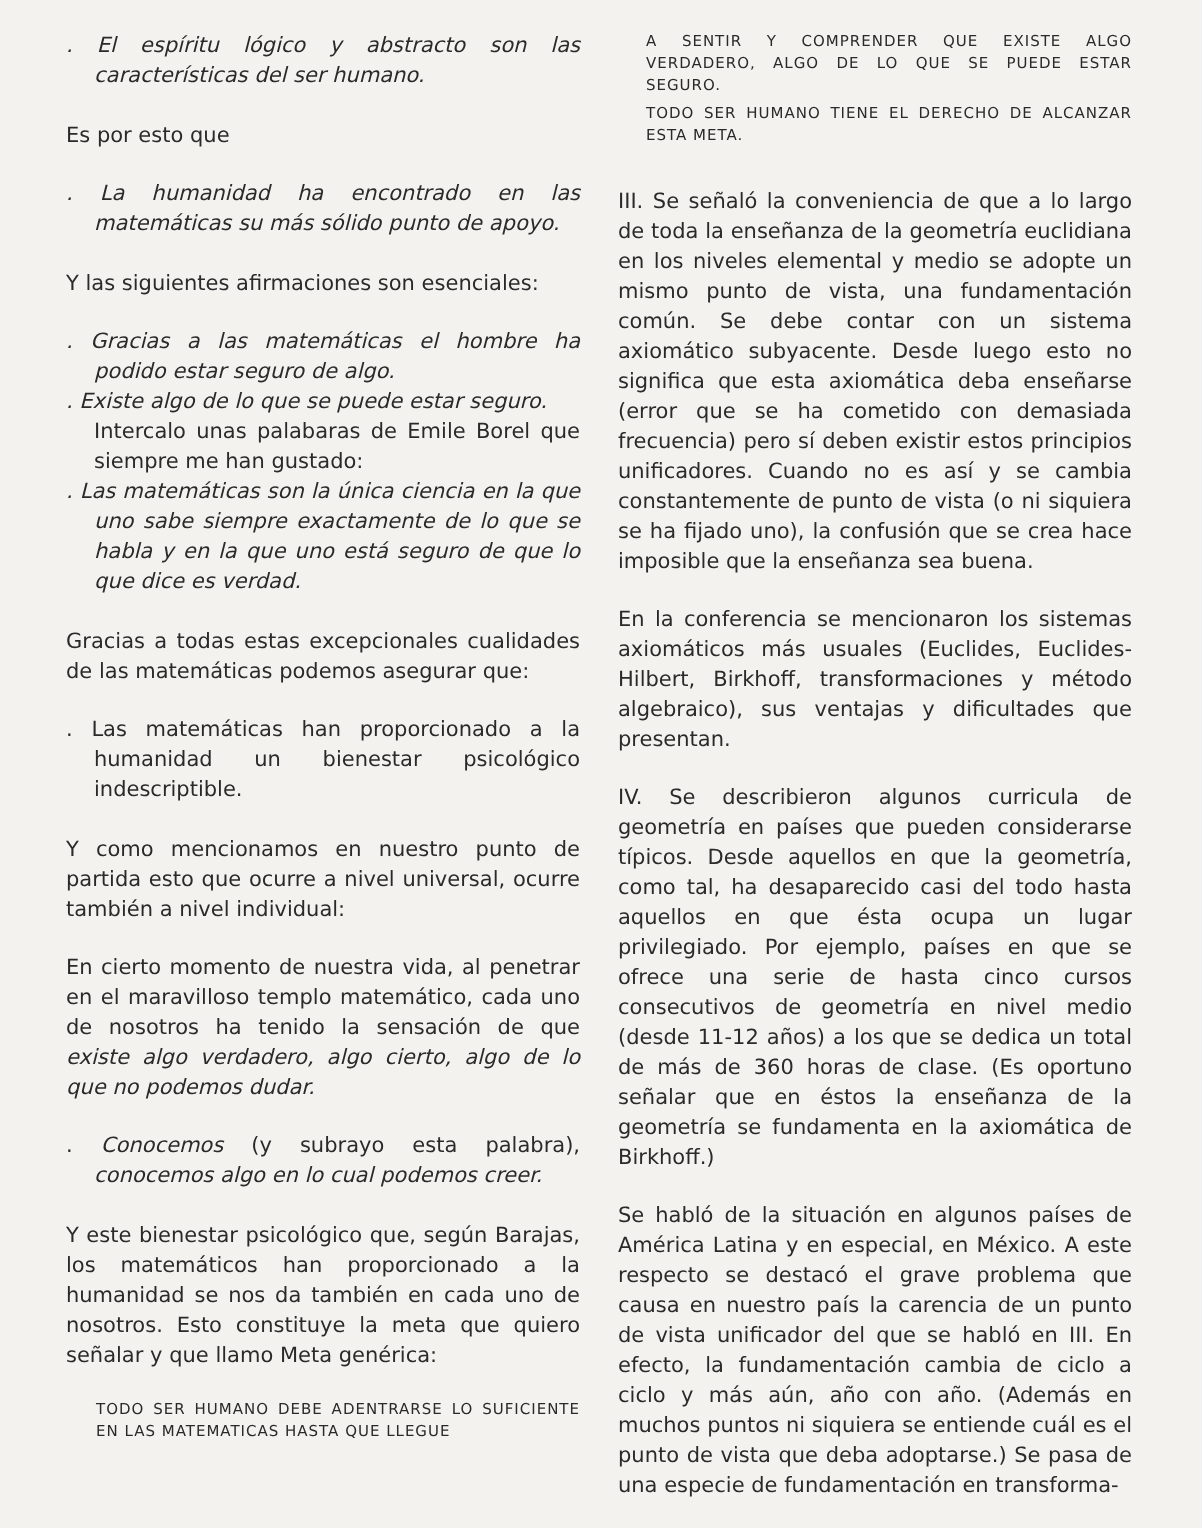. El espíritu lógico y abstracto son las características del ser humano.
Es por esto que
. La humanidad ha encontrado en las matemáticas su más sólido punto de apoyo.
Y las siguientes afirmaciones son esenciales:
. Gracias a las matemáticas el hombre ha podido estar seguro de algo.
. Existe algo de lo que se puede estar seguro.
Intercalo unas palabaras de Emile Borel que siempre me han gustado:
. Las matemáticas son la única ciencia en la que uno sabe siempre exactamente de lo que se habla y en la que uno está seguro de que lo que dice es verdad.
Gracias a todas estas excepcionales cualidades de las matemáticas podemos asegurar que:
. Las matemáticas han proporcionado a la humanidad un bienestar psicológico indescriptible.
Y como mencionamos en nuestro punto de partida esto que ocurre a nivel universal, ocurre también a nivel individual:
En cierto momento de nuestra vida, al penetrar en el maravilloso templo matemático, cada uno de nosotros ha tenido la sensación de que existe algo verdadero, algo cierto, algo de lo que no podemos dudar.
. Conocemos (y subrayo esta palabra), conocemos algo en lo cual podemos creer.
Y este bienestar psicológico que, según Barajas, los matemáticos han proporcionado a la humanidad se nos da también en cada uno de nosotros. Esto constituye la meta que quiero señalar y que llamo Meta genérica:
TODO SER HUMANO DEBE ADENTRARSE LO SUFICIENTE EN LAS MATEMATICAS HASTA QUE LLEGUE
A SENTIR Y COMPRENDER QUE EXISTE ALGO VERDADERO, ALGO DE LO QUE SE PUEDE ESTAR SEGURO.
TODO SER HUMANO TIENE EL DERECHO DE ALCANZAR ESTA META.
III. Se señaló la conveniencia de que a lo largo de toda la enseñanza de la geometría euclidiana en los niveles elemental y medio se adopte un mismo punto de vista, una fundamentación común. Se debe contar con un sistema axiomático subyacente. Desde luego esto no significa que esta axiomática deba enseñarse (error que se ha cometido con demasiada frecuencia) pero sí deben existir estos principios unificadores. Cuando no es así y se cambia constantemente de punto de vista (o ni siquiera se ha fijado uno), la confusión que se crea hace imposible que la enseñanza sea buena.
En la conferencia se mencionaron los sistemas axiomáticos más usuales (Euclides, Euclides-Hilbert, Birkhoff, transformaciones y método algebraico), sus ventajas y dificultades que presentan.
IV. Se describieron algunos curricula de geometría en países que pueden considerarse típicos. Desde aquellos en que la geometría, como tal, ha desaparecido casi del todo hasta aquellos en que ésta ocupa un lugar privilegiado. Por ejemplo, países en que se ofrece una serie de hasta cinco cursos consecutivos de geometría en nivel medio (desde 11-12 años) a los que se dedica un total de más de 360 horas de clase. (Es oportuno señalar que en éstos la enseñanza de la geometría se fundamenta en la axiomática de Birkhoff.)
Se habló de la situación en algunos países de América Latina y en especial, en México. A este respecto se destacó el grave problema que causa en nuestro país la carencia de un punto de vista unificador del que se habló en III. En efecto, la fundamentación cambia de ciclo a ciclo y más aún, año con año. (Además en muchos puntos ni siquiera se entiende cuál es el punto de vista que deba adoptarse.) Se pasa de una especie de fundamentación en transforma-